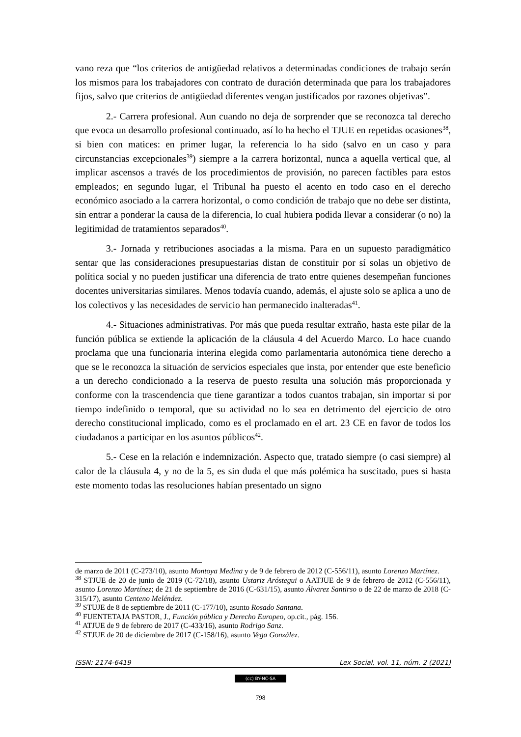vano reza que “los criterios de antigüedad relativos a determinadas condiciones de trabajo serán los mismos para los trabajadores con contrato de duración determinada que para los trabajadores fijos, salvo que criterios de antigüedad diferentes vengan justificados por razones objetivas”.
2.- Carrera profesional. Aun cuando no deja de sorprender que se reconozca tal derecho que evoca un desarrollo profesional continuado, así lo ha hecho el TJUE en repetidas ocasiones<sup>38</sup>, si bien con matices: en primer lugar, la referencia lo ha sido (salvo en un caso y para circunstancias excepcionales<sup>39</sup>) siempre a la carrera horizontal, nunca a aquella vertical que, al implicar ascensos a través de los procedimientos de provisión, no parecen factibles para estos empleados; en segundo lugar, el Tribunal ha puesto el acento en todo caso en el derecho económico asociado a la carrera horizontal, o como condición de trabajo que no debe ser distinta, sin entrar a ponderar la causa de la diferencia, lo cual hubiera podida llevar a considerar (o no) la legitimidad de tratamientos separados<sup>40</sup>.
3.- Jornada y retribuciones asociadas a la misma. Para en un supuesto paradigmático sentar que las consideraciones presupuestarias distan de constituir por sí solas un objetivo de política social y no pueden justificar una diferencia de trato entre quienes desempeñan funciones docentes universitarias similares. Menos todavía cuando, además, el ajuste solo se aplica a uno de los colectivos y las necesidades de servicio han permanecido inalteradas<sup>41</sup>.
4.- Situaciones administrativas. Por más que pueda resultar extraño, hasta este pilar de la función pública se extiende la aplicación de la cláusula 4 del Acuerdo Marco. Lo hace cuando proclama que una funcionaria interina elegida como parlamentaria autonómica tiene derecho a que se le reconozca la situación de servicios especiales que insta, por entender que este beneficio a un derecho condicionado a la reserva de puesto resulta una solución más proporcionada y conforme con la trascendencia que tiene garantizar a todos cuantos trabajan, sin importar si por tiempo indefinido o temporal, que su actividad no lo sea en detrimento del ejercicio de otro derecho constitucional implicado, como es el proclamado en el art. 23 CE en favor de todos los ciudadanos a participar en los asuntos públicos<sup>42</sup>.
5.- Cese en la relación e indemnización. Aspecto que, tratado siempre (o casi siempre) al calor de la cláusula 4, y no de la 5, es sin duda el que más polémica ha suscitado, pues si hasta este momento todas las resoluciones habían presentado un signo
de marzo de 2011 (C-273/10), asunto Montoya Medina y de 9 de febrero de 2012 (C-556/11), asunto Lorenzo Martínez.
<sup>38</sup> STJUE de 20 de junio de 2019 (C-72/18), asunto Ustariz Aróstegui o AATJUE de 9 de febrero de 2012 (C-556/11), asunto Lorenzo Martínez; de 21 de septiembre de 2016 (C-631/15), asunto Álvarez Santirso o de 22 de marzo de 2018 (C-315/17), asunto Centeno Meléndez.
<sup>39</sup> STUJE de 8 de septiembre de 2011 (C-177/10), asunto Rosado Santana.
<sup>40</sup> FUENTETAJA PASTOR, J., Función pública y Derecho Europeo, op.cit., pág. 156.
<sup>41</sup> ATJUE de 9 de febrero de 2017 (C-433/16), asunto Rodrigo Sanz.
<sup>42</sup> STJUE de 20 de diciembre de 2017 (C-158/16), asunto Vega González.
ISSN: 2174-6419 Lex Social, vol. 11, núm. 2 (2021)
(cc) BY-NC-SA
798